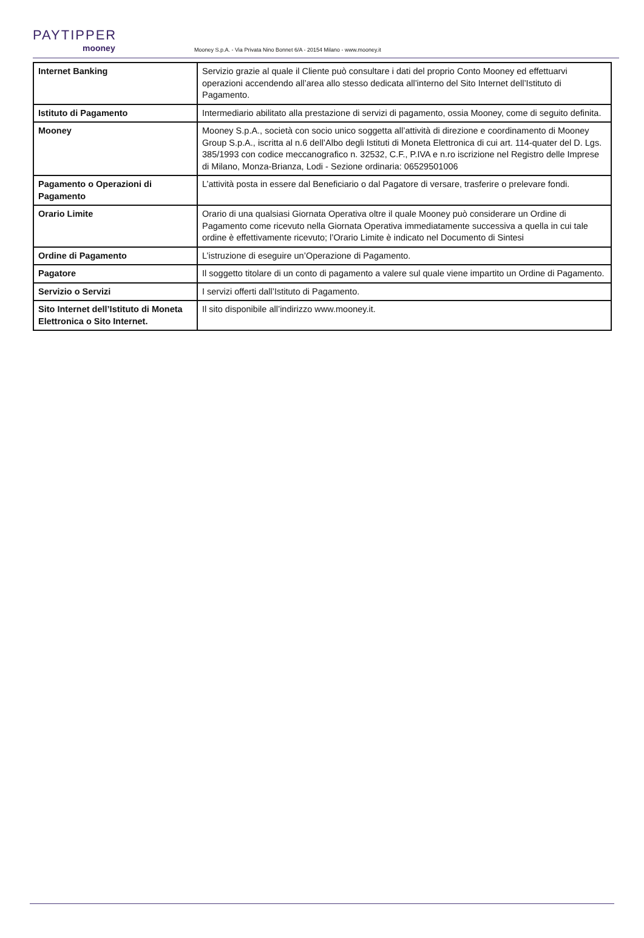PAYTIPPER
mooney
Mooney S.p.A. - Via Privata Nino Bonnet 6/A - 20154 Milano - www.mooney.it
| Internet Banking | Servizio grazie al quale il Cliente può consultare i dati del proprio Conto Mooney ed effettuarvi operazioni accendendo all’area allo stesso dedicata all’interno del Sito Internet dell’Istituto di Pagamento. |
| Istituto di Pagamento | Intermediario abilitato alla prestazione di servizi di pagamento, ossia Mooney, come di seguito definita. |
| Mooney | Mooney S.p.A., società con socio unico soggetta all’attività di direzione e coordinamento di Mooney Group S.p.A., iscritta al n.6 dell’Albo degli Istituti di Moneta Elettronica di cui art. 114-quater del D. Lgs. 385/1993 con codice meccanografico n. 32532, C.F., P.IVA e n.ro iscrizione nel Registro delle Imprese di Milano, Monza-Brianza, Lodi - Sezione ordinaria: 06529501006 |
| Pagamento o Operazioni di Pagamento | L’attività posta in essere dal Beneficiario o dal Pagatore di versare, trasferire o prelevare fondi. |
| Orario Limite | Orario di una qualsiasi Giornata Operativa oltre il quale Mooney può considerare un Ordine di Pagamento come ricevuto nella Giornata Operativa immediatamente successiva a quella in cui tale ordine è effettivamente ricevuto; l’Orario Limite è indicato nel Documento di Sintesi |
| Ordine di Pagamento | L’istruzione di eseguire un’Operazione di Pagamento. |
| Pagatore | Il soggetto titolare di un conto di pagamento a valere sul quale viene impartito un Ordine di Pagamento. |
| Servizio o Servizi | I servizi offerti dall’Istituto di Pagamento. |
| Sito Internet dell’Istituto di Moneta Elettronica o Sito Internet. | Il sito disponibile all’indirizzo www.mooney.it. |